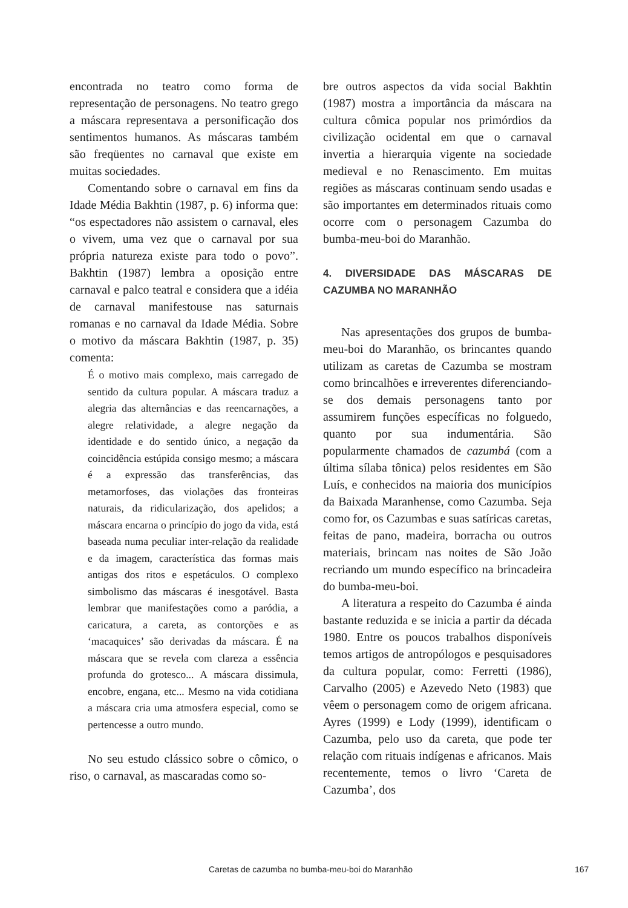encontrada no teatro como forma de representação de personagens. No teatro grego a máscara representava a personificação dos sentimentos humanos. As máscaras também são freqüentes no carnaval que existe em muitas sociedades.
Comentando sobre o carnaval em fins da Idade Média Bakhtin (1987, p. 6) informa que: “os espectadores não assistem o carnaval, eles o vivem, uma vez que o carnaval por sua própria natureza existe para todo o povo”. Bakhtin (1987) lembra a oposição entre carnaval e palco teatral e considera que a idéia de carnaval manifestouse nas saturnais romanas e no carnaval da Idade Média. Sobre o motivo da máscara Bakhtin (1987, p. 35) comenta:
É o motivo mais complexo, mais carregado de sentido da cultura popular. A máscara traduz a alegria das alternâncias e das reencarnações, a alegre relatividade, a alegre negação da identidade e do sentido único, a negação da coincidência estúpida consigo mesmo; a máscara é a expressão das transferências, das metamorfoses, das violações das fronteiras naturais, da ridicularização, dos apelidos; a máscara encarna o princípio do jogo da vida, está baseada numa peculiar inter-relação da realidade e da imagem, característica das formas mais antigas dos ritos e espetáculos. O complexo simbolismo das máscaras é inesgotável. Basta lembrar que manifestações como a paródia, a caricatura, a careta, as contorções e as ‘macaquices’ são derivadas da máscara. É na máscara que se revela com clareza a essência profunda do grotesco... A máscara dissimula, encobre, engana, etc... Mesmo na vida cotidiana a máscara cria uma atmosfera especial, como se pertencesse a outro mundo.
No seu estudo clássico sobre o cômico, o riso, o carnaval, as mascaradas como so-
bre outros aspectos da vida social Bakhtin (1987) mostra a importância da máscara na cultura cômica popular nos primórdios da civilização ocidental em que o carnaval invertia a hierarquia vigente na sociedade medieval e no Renascimento. Em muitas regiões as máscaras continuam sendo usadas e são importantes em determinados rituais como ocorre com o personagem Cazumba do bumba-meu-boi do Maranhão.
4. DIVERSIDADE DAS MÁSCARAS DE CAZUMBA NO MARANHÃO
Nas apresentações dos grupos de bumba-meu-boi do Maranhão, os brincantes quando utilizam as caretas de Cazumba se mostram como brincalhões e irreverentes diferenciando-se dos demais personagens tanto por assumirem funções específicas no folguedo, quanto por sua indumentária. São popularmente chamados de cazumbá (com a última sílaba tônica) pelos residentes em São Luís, e conhecidos na maioria dos municípios da Baixada Maranhense, como Cazumba. Seja como for, os Cazumbas e suas satíricas caretas, feitas de pano, madeira, borracha ou outros materiais, brincam nas noites de São João recriando um mundo específico na brincadeira do bumba-meu-boi.
A literatura a respeito do Cazumba é ainda bastante reduzida e se inicia a partir da década 1980. Entre os poucos trabalhos disponíveis temos artigos de antropólogos e pesquisadores da cultura popular, como: Ferretti (1986), Carvalho (2005) e Azevedo Neto (1983) que vêem o personagem como de origem africana. Ayres (1999) e Lody (1999), identificam o Cazumba, pelo uso da careta, que pode ter relação com rituais indígenas e africanos. Mais recentemente, temos o livro ‘Careta de Cazumba’, dos
Caretas de cazumba no bumba-meu-boi do Maranhão 167